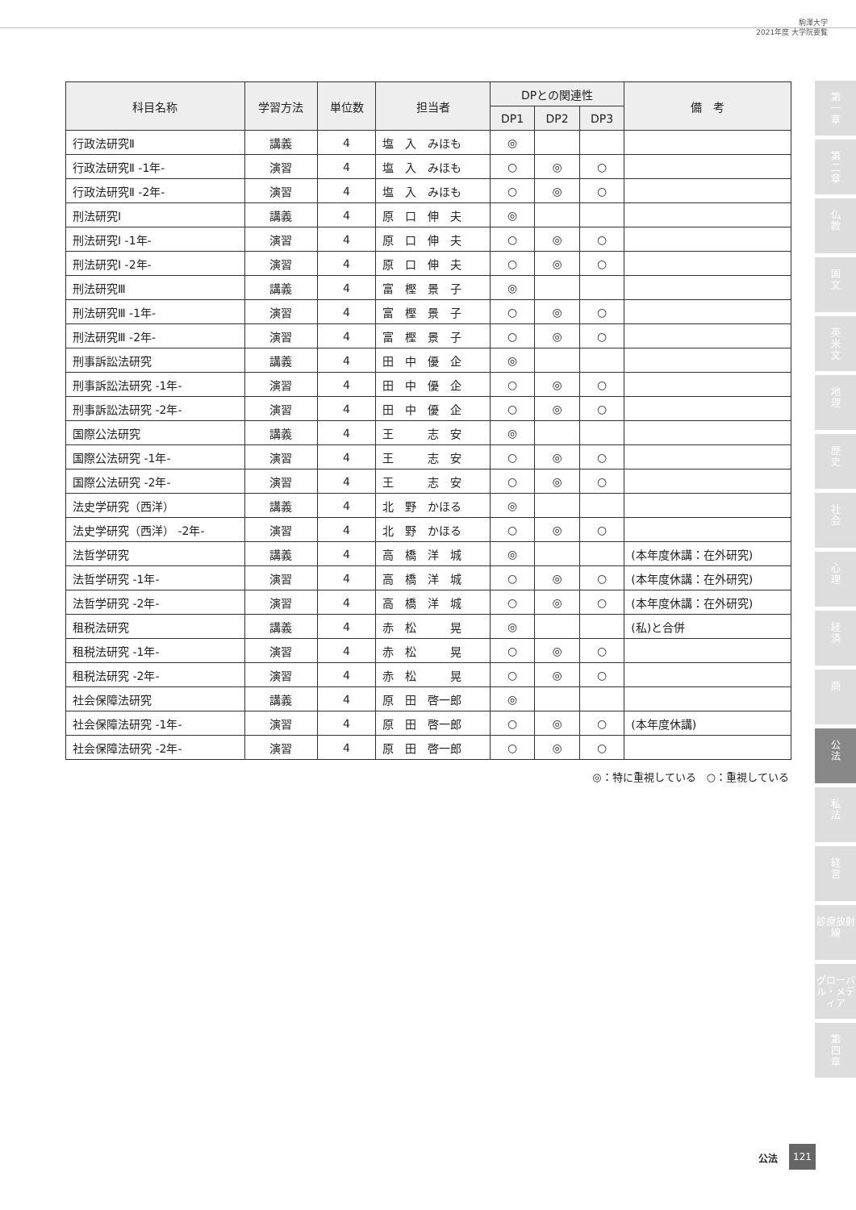駒澤大学
2021年度 大学院要覧
| 科目名称 | 学習方法 | 単位数 | 担当者 | DPとの関連性 | | | 備 考 |
| --- | --- | --- | --- | --- | --- | --- | --- |
| | | | | DP1 | DP2 | DP3 | |
| 行政法研究Ⅱ | 講義 | 4 | 塩 入 みほも | ◎ | | | |
| 行政法研究Ⅱ -1年- | 演習 | 4 | 塩 入 みほも | ○ | ◎ | ○ | |
| 行政法研究Ⅱ -2年- | 演習 | 4 | 塩 入 みほも | ○ | ◎ | ○ | |
| 刑法研究Ⅰ | 講義 | 4 | 原 口 伸 夫 | ◎ | | | |
| 刑法研究Ⅰ -1年- | 演習 | 4 | 原 口 伸 夫 | ○ | ◎ | ○ | |
| 刑法研究Ⅰ -2年- | 演習 | 4 | 原 口 伸 夫 | ○ | ◎ | ○ | |
| 刑法研究Ⅲ | 講義 | 4 | 富 樫 景 子 | ◎ | | | |
| 刑法研究Ⅲ -1年- | 演習 | 4 | 富 樫 景 子 | ○ | ◎ | ○ | |
| 刑法研究Ⅲ -2年- | 演習 | 4 | 富 樫 景 子 | ○ | ◎ | ○ | |
| 刑事訴訟法研究 | 講義 | 4 | 田 中 優 企 | ◎ | | | |
| 刑事訴訟法研究 -1年- | 演習 | 4 | 田 中 優 企 | ○ | ◎ | ○ | |
| 刑事訴訟法研究 -2年- | 演習 | 4 | 田 中 優 企 | ○ | ◎ | ○ | |
| 国際公法研究 | 講義 | 4 | 王 志 安 | ◎ | | | |
| 国際公法研究 -1年- | 演習 | 4 | 王 志 安 | ○ | ◎ | ○ | |
| 国際公法研究 -2年- | 演習 | 4 | 王 志 安 | ○ | ◎ | ○ | |
| 法史学研究（西洋） | 講義 | 4 | 北 野 かほる | ◎ | | | |
| 法史学研究（西洋） -2年- | 演習 | 4 | 北 野 かほる | ○ | ◎ | ○ | |
| 法哲学研究 | 講義 | 4 | 高 橋 洋 城 | ◎ | | | (本年度休講：在外研究) |
| 法哲学研究 -1年- | 演習 | 4 | 高 橋 洋 城 | ○ | ◎ | ○ | (本年度休講：在外研究) |
| 法哲学研究 -2年- | 演習 | 4 | 高 橋 洋 城 | ○ | ◎ | ○ | (本年度休講：在外研究) |
| 租税法研究 | 講義 | 4 | 赤 松 晃 | ◎ | | | (私)と合併 |
| 租税法研究 -1年- | 演習 | 4 | 赤 松 晃 | ○ | ◎ | ○ | |
| 租税法研究 -2年- | 演習 | 4 | 赤 松 晃 | ○ | ◎ | ○ | |
| 社会保障法研究 | 講義 | 4 | 原 田 啓一郎 | ◎ | | | |
| 社会保障法研究 -1年- | 演習 | 4 | 原 田 啓一郎 | ○ | ◎ | ○ | (本年度休講) |
| 社会保障法研究 -2年- | 演習 | 4 | 原 田 啓一郎 | ○ | ◎ | ○ | |
◎：特に重視している　○：重視している
第
一
章
第
二
章
仏
教
国
文
英
米
文
地
理
歴
史
社
会
心
理
経
済
商
公
法
私
法
経
営
診療放射線
グローバル・メディア
第
四
章
公法
121